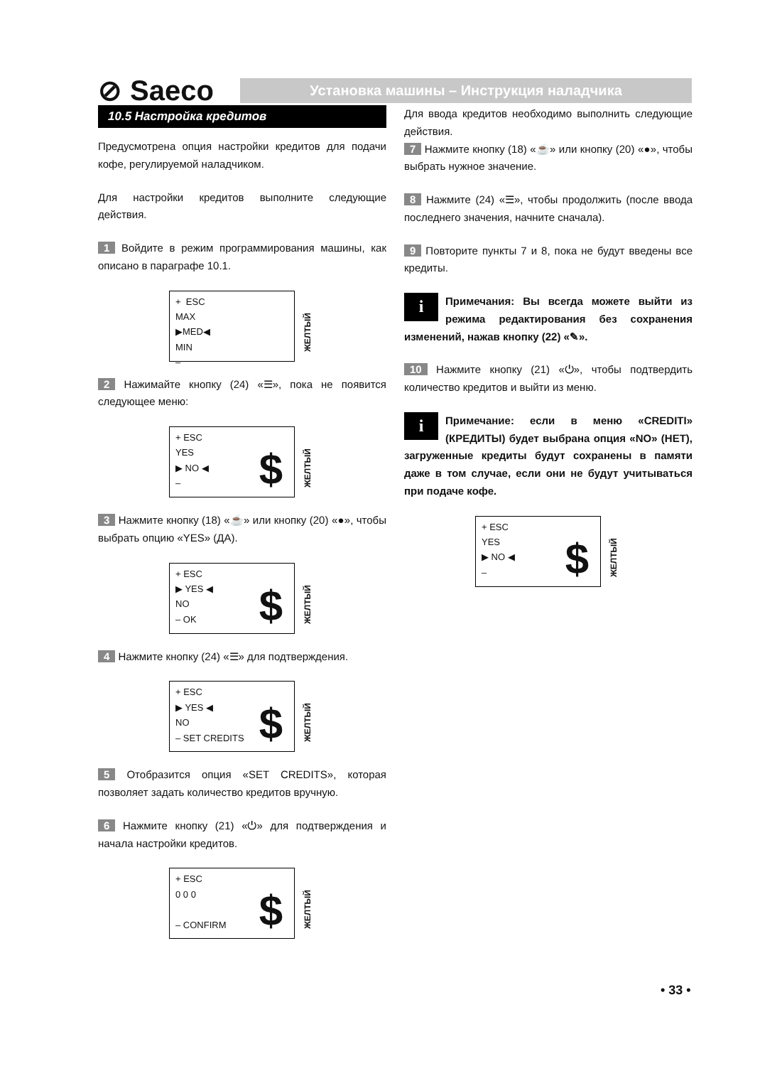⊘ Saeco
Установка машины – Инструкция наладчика
10.5 Настройка кредитов
Предусмотрена опция настройки кредитов для подачи кофе, регулируемой наладчиком.
Для настройки кредитов выполните следующие действия.
1 Войдите в режим программирования машины, как описано в параграфе 10.1.
+ ESC
MAX
▶MED◀
MIN
–
ЖЕЛТЫЙ
2 Нажимайте кнопку (24) «☰», пока не появится следующее меню:
+ ESC
YES
▶ NO ◀
–
$
ЖЕЛТЫЙ
3 Нажмите кнопку (18) «☕» или кнопку (20) «●», чтобы выбрать опцию «YES» (ДА).
+ ESC
▶ YES ◀
NO
– OK
$
ЖЕЛТЫЙ
4 Нажмите кнопку (24) «☰» для подтверждения.
+ ESC
▶ YES ◀
NO
– SET CREDITS
$
ЖЕЛТЫЙ
5 Отобразится опция «SET CREDITS», которая позволяет задать количество кредитов вручную.
6 Нажмите кнопку (21) «⏻» для подтверждения и начала настройки кредитов.
+ ESC
0 0 0
– CONFIRM
$
ЖЕЛТЫЙ
Для ввода кредитов необходимо выполнить следующие действия.
7 Нажмите кнопку (18) «☕» или кнопку (20) «●», чтобы выбрать нужное значение.
8 Нажмите (24) «☰», чтобы продолжить (после ввода последнего значения, начните сначала).
9 Повторите пункты 7 и 8, пока не будут введены все кредиты.
i Примечания: Вы всегда можете выйти из режима редактирования без сохранения изменений, нажав кнопку (22) «✎».
10 Нажмите кнопку (21) «⏻», чтобы подтвердить количество кредитов и выйти из меню.
i Примечание: если в меню «CREDITI» (КРЕДИТЫ) будет выбрана опция «NO» (НЕТ), загруженные кредиты будут сохранены в памяти даже в том случае, если они не будут учитываться при подаче кофе.
+ ESC
YES
▶ NO ◀
–
$
ЖЕЛТЫЙ
• 33 •